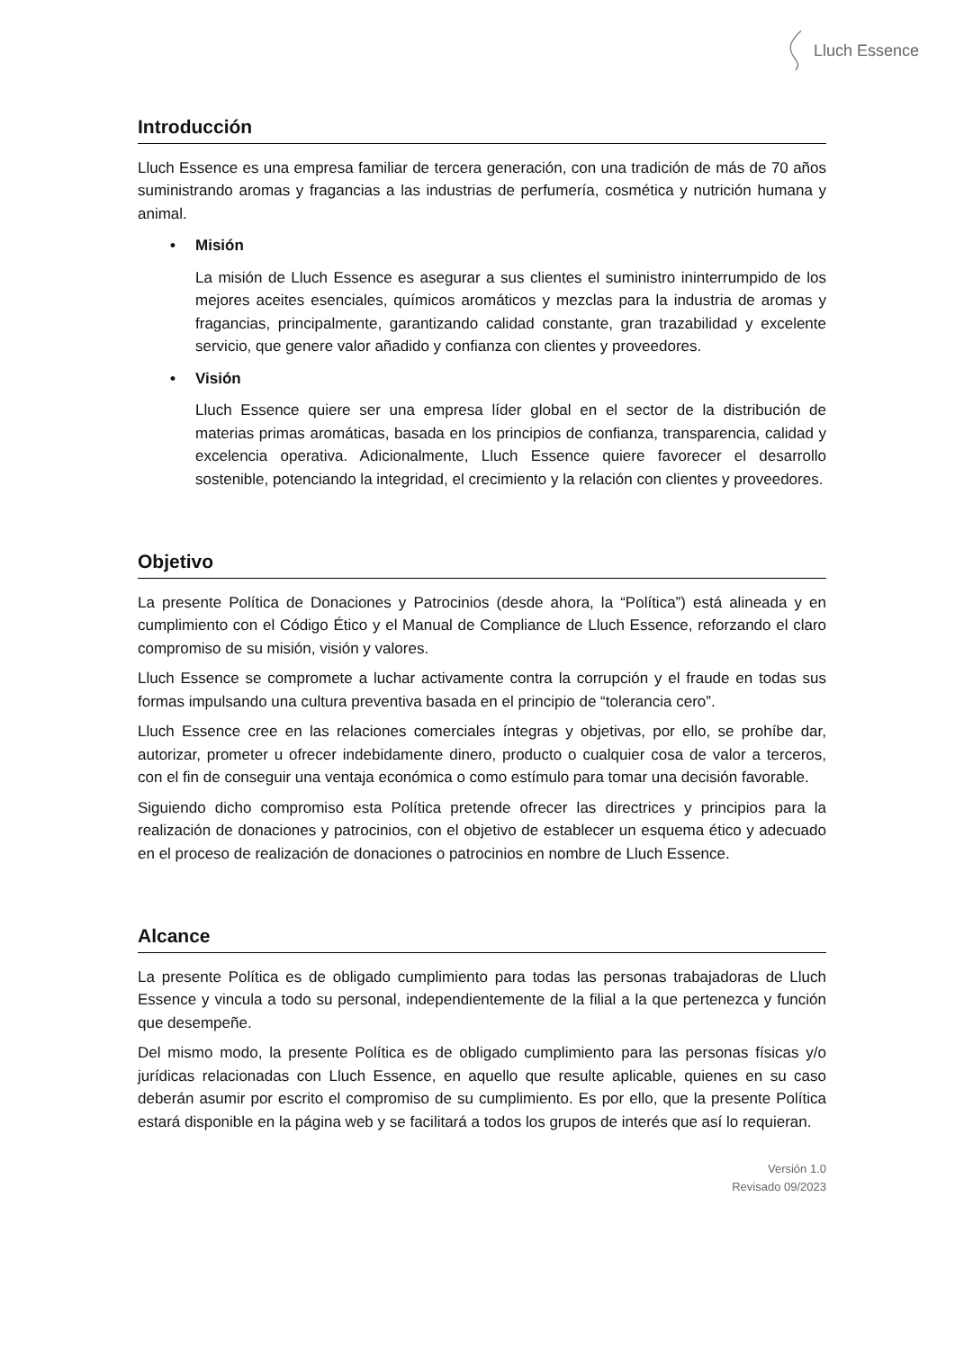Lluch Essence
Introducción
Lluch Essence es una empresa familiar de tercera generación, con una tradición de más de 70 años suministrando aromas y fragancias a las industrias de perfumería, cosmética y nutrición humana y animal.
• Misión
La misión de Lluch Essence es asegurar a sus clientes el suministro ininterrumpido de los mejores aceites esenciales, químicos aromáticos y mezclas para la industria de aromas y fragancias, principalmente, garantizando calidad constante, gran trazabilidad y excelente servicio, que genere valor añadido y confianza con clientes y proveedores.
• Visión
Lluch Essence quiere ser una empresa líder global en el sector de la distribución de materias primas aromáticas, basada en los principios de confianza, transparencia, calidad y excelencia operativa. Adicionalmente, Lluch Essence quiere favorecer el desarrollo sostenible, potenciando la integridad, el crecimiento y la relación con clientes y proveedores.
Objetivo
La presente Política de Donaciones y Patrocinios (desde ahora, la “Política”) está alineada y en cumplimiento con el Código Ético y el Manual de Compliance de Lluch Essence, reforzando el claro compromiso de su misión, visión y valores.
Lluch Essence se compromete a luchar activamente contra la corrupción y el fraude en todas sus formas impulsando una cultura preventiva basada en el principio de “tolerancia cero”.
Lluch Essence cree en las relaciones comerciales íntegras y objetivas, por ello, se prohíbe dar, autorizar, prometer u ofrecer indebidamente dinero, producto o cualquier cosa de valor a terceros, con el fin de conseguir una ventaja económica o como estímulo para tomar una decisión favorable.
Siguiendo dicho compromiso esta Política pretende ofrecer las directrices y principios para la realización de donaciones y patrocinios, con el objetivo de establecer un esquema ético y adecuado en el proceso de realización de donaciones o patrocinios en nombre de Lluch Essence.
Alcance
La presente Política es de obligado cumplimiento para todas las personas trabajadoras de Lluch Essence y vincula a todo su personal, independientemente de la filial a la que pertenezca y función que desempeñe.
Del mismo modo, la presente Política es de obligado cumplimiento para las personas físicas y/o jurídicas relacionadas con Lluch Essence, en aquello que resulte aplicable, quienes en su caso deberán asumir por escrito el compromiso de su cumplimiento. Es por ello, que la presente Política estará disponible en la página web y se facilitará a todos los grupos de interés que así lo requieran.
Versión 1.0
Revisado 09/2023